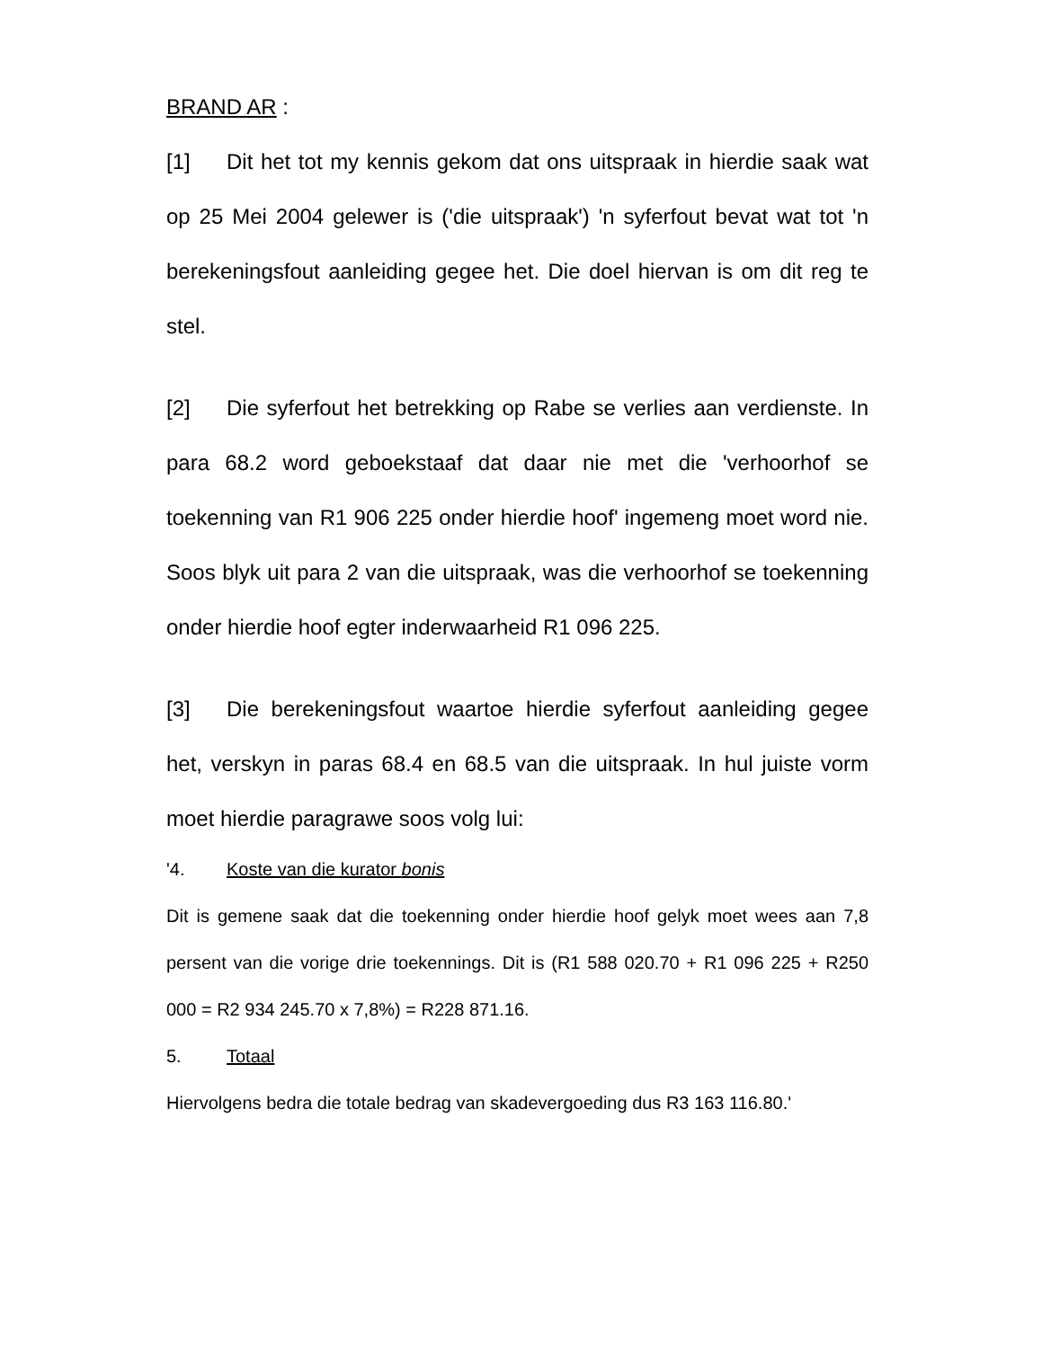BRAND AR :
[1] Dit het tot my kennis gekom dat ons uitspraak in hierdie saak wat op 25 Mei 2004 gelewer is ('die uitspraak') 'n syferfout bevat wat tot 'n berekeningsfout aanleiding gegee het. Die doel hiervan is om dit reg te stel.
[2] Die syferfout het betrekking op Rabe se verlies aan verdienste. In para 68.2 word geboekstaaf dat daar nie met die 'verhoorhof se toekenning van R1 906 225 onder hierdie hoof' ingemeng moet word nie. Soos blyk uit para 2 van die uitspraak, was die verhoorhof se toekenning onder hierdie hoof egter inderwaarheid R1 096 225.
[3] Die berekeningsfout waartoe hierdie syferfout aanleiding gegee het, verskyn in paras 68.4 en 68.5 van die uitspraak. In hul juiste vorm moet hierdie paragrawe soos volg lui:
'4. Koste van die kurator bonis
Dit is gemene saak dat die toekenning onder hierdie hoof gelyk moet wees aan 7,8 persent van die vorige drie toekennings. Dit is (R1 588 020.70 + R1 096 225 + R250 000 = R2 934 245.70 x 7,8%) = R228 871.16.
5. Totaal
Hiervolgens bedra die totale bedrag van skadevergoeding dus R3 163 116.80.'